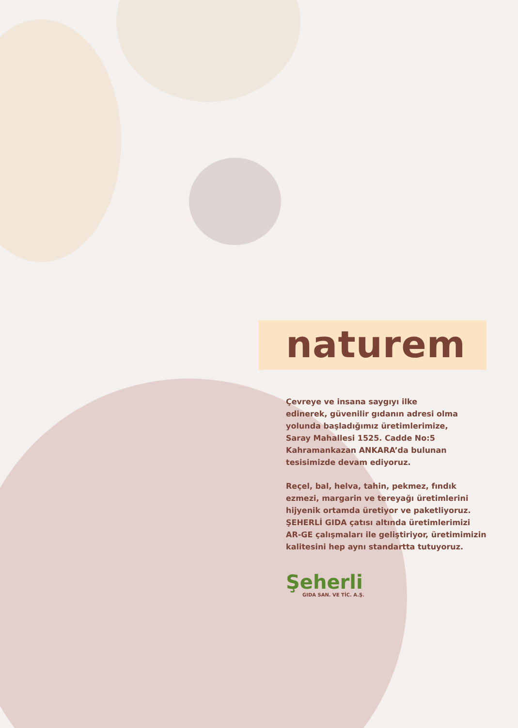naturem
Çevreye ve insana saygıyı ilke
edinerek, güvenilir gıdanın adresi olma
yolunda başladığımız üretimlerimize,
Saray Mahallesi 1525. Cadde No:5
Kahramankazan ANKARA’da bulunan
tesisimizde devam ediyoruz.
Reçel, bal, helva, tahin, pekmez, fındık
ezmezi, margarin ve tereyağı üretimlerini
hijyenik ortamda üretiyor ve paketliyoruz.
ŞEHERLİ GIDA çatısı altında üretimlerimizi
AR-GE çalışmaları ile geliştiriyor, üretimimizin
kalitesini hep aynı standartta tutuyoruz.
Şeherli
GIDA SAN. VE TİC. A.Ş.